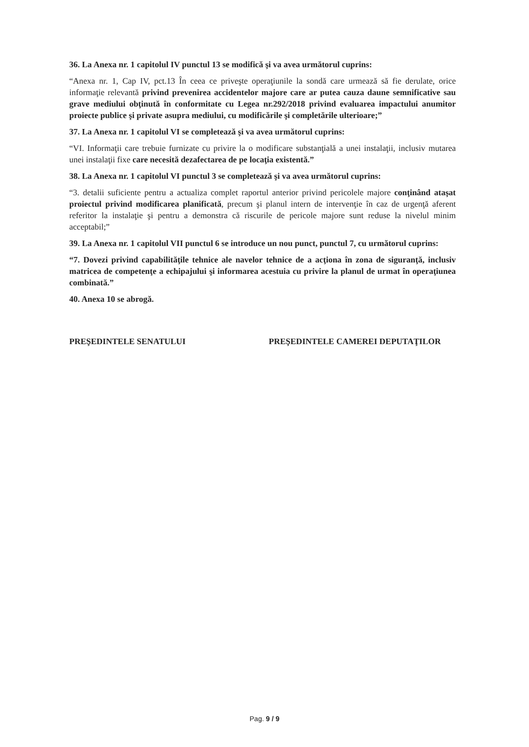36. La Anexa nr. 1 capitolul IV punctul 13 se modifică şi va avea următorul cuprins:
“Anexa nr. 1, Cap IV, pct.13 În ceea ce priveşte operaţiunile la sondă care urmează să fie derulate, orice informaţie relevantă privind prevenirea accidentelor majore care ar putea cauza daune semnificative sau grave mediului obţinută în conformitate cu Legea nr.292/2018 privind evaluarea impactului anumitor proiecte publice şi private asupra mediului, cu modificările şi completările ulterioare;”
37. La Anexa nr. 1 capitolul VI se completează şi va avea următorul cuprins:
“VI. Informaţii care trebuie furnizate cu privire la o modificare substanţială a unei instalaţii, inclusiv mutarea unei instalaţii fixe care necesită dezafectarea de pe locaţia existentă.”
38. La Anexa nr. 1 capitolul VI punctul 3 se completează şi va avea următorul cuprins:
“3. detalii suficiente pentru a actualiza complet raportul anterior privind pericolele majore conţinând ataşat proiectul privind modificarea planificată, precum şi planul intern de intervenţie în caz de urgenţă aferent referitor la instalaţie şi pentru a demonstra că riscurile de pericole majore sunt reduse la nivelul minim acceptabil;”
39. La Anexa nr. 1 capitolul VII punctul 6 se introduce un nou punct, punctul 7, cu următorul cuprins:
“7. Dovezi privind capabilităţile tehnice ale navelor tehnice de a acţiona în zona de siguranţă, inclusiv matricea de competenţe a echipajului şi informarea acestuia cu privire la planul de urmat în operaţiunea combinată.”
40. Anexa 10 se abrogă.
PREŞEDINTELE SENATULUI PREŞEDINTELE CAMEREI DEPUTAŢILOR
Pag. 9 / 9